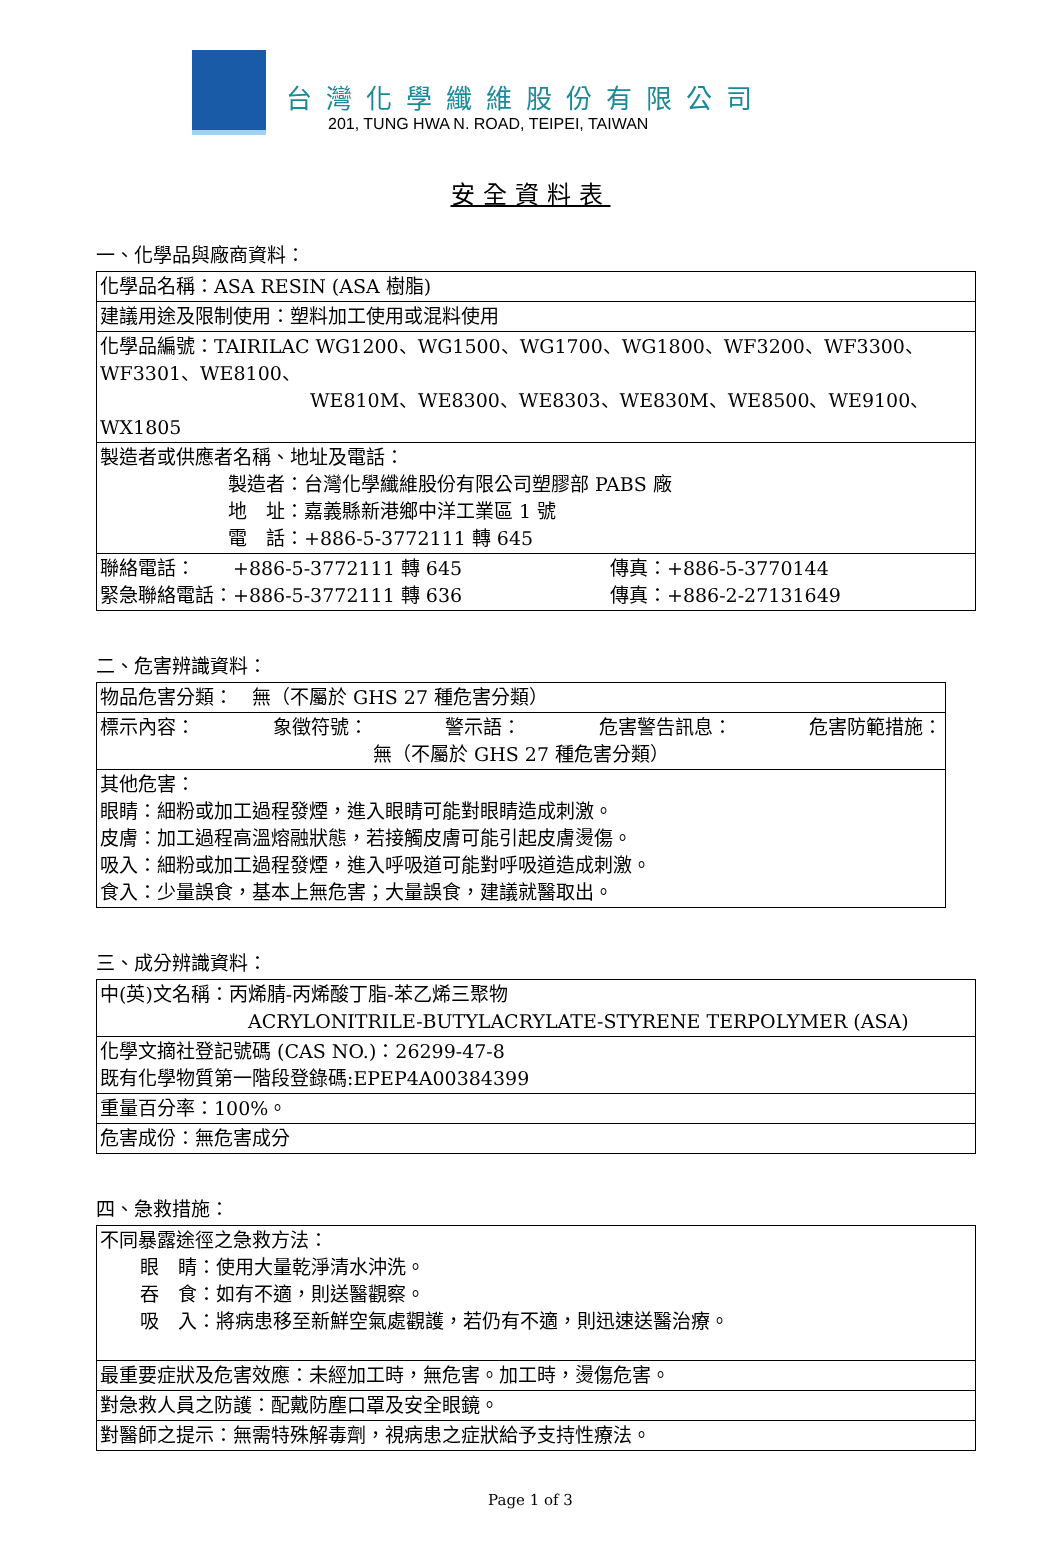台灣化學纖維股份有限公司
201, TUNG HWA N. ROAD, TEIPEI, TAIWAN
安全資料表
一、化學品與廠商資料：
| 化學品名稱：ASA RESIN (ASA 樹脂) |
| 建議用途及限制使用：塑料加工使用或混料使用 |
| 化學品編號：TAIRILAC WG1200、WG1500、WG1700、WG1800、WF3200、WF3300、WF3301、WE8100、 WE810M、WE8300、WE8303、WE830M、WE8500、WE9100、WX1805 |
| 製造者或供應者名稱、地址及電話： 製造者：台灣化學纖維股份有限公司塑膠部 PABS 廠 地 址：嘉義縣新港鄉中洋工業區 1 號 電 話：+886-5-3772111 轉 645 |
| 聯絡電話： +886-5-3772111 轉 645 緊急聯絡電話：+886-5-3772111 轉 636 傳真：+886-5-3770144 傳真：+886-2-27131649 |
二、危害辨識資料：
| 物品危害分類： 無（不屬於 GHS 27 種危害分類） |
| 標示內容： 象徵符號： 警示語： 危害警告訊息： 危害防範措施： 無（不屬於 GHS 27 種危害分類） |
| 其他危害： 眼睛：細粉或加工過程發煙，進入眼睛可能對眼睛造成刺激。 皮膚：加工過程高溫熔融狀態，若接觸皮膚可能引起皮膚燙傷。 吸入：細粉或加工過程發煙，進入呼吸道可能對呼吸道造成刺激。 食入：少量誤食，基本上無危害；大量誤食，建議就醫取出。 |
三、成分辨識資料：
| 中(英)文名稱：丙烯腈-丙烯酸丁脂-苯乙烯三聚物 ACRYLONITRILE-BUTYLACRYLATE-STYRENE TERPOLYMER (ASA) |
| 化學文摘社登記號碼 (CAS NO.)：26299-47-8 既有化學物質第一階段登錄碼:EPEP4A00384399 |
| 重量百分率：100%。 |
| 危害成份：無危害成分 |
四、急救措施：
| 不同暴露途徑之急救方法： 眼 睛：使用大量乾淨清水沖洗。 吞 食：如有不適，則送醫觀察。 吸 入：將病患移至新鮮空氣處觀護，若仍有不適，則迅速送醫治療。 |
| 最重要症狀及危害效應：未經加工時，無危害。加工時，燙傷危害。 |
| 對急救人員之防護：配戴防塵口罩及安全眼鏡。 |
| 對醫師之提示：無需特殊解毒劑，視病患之症狀給予支持性療法。 |
Page 1 of 3